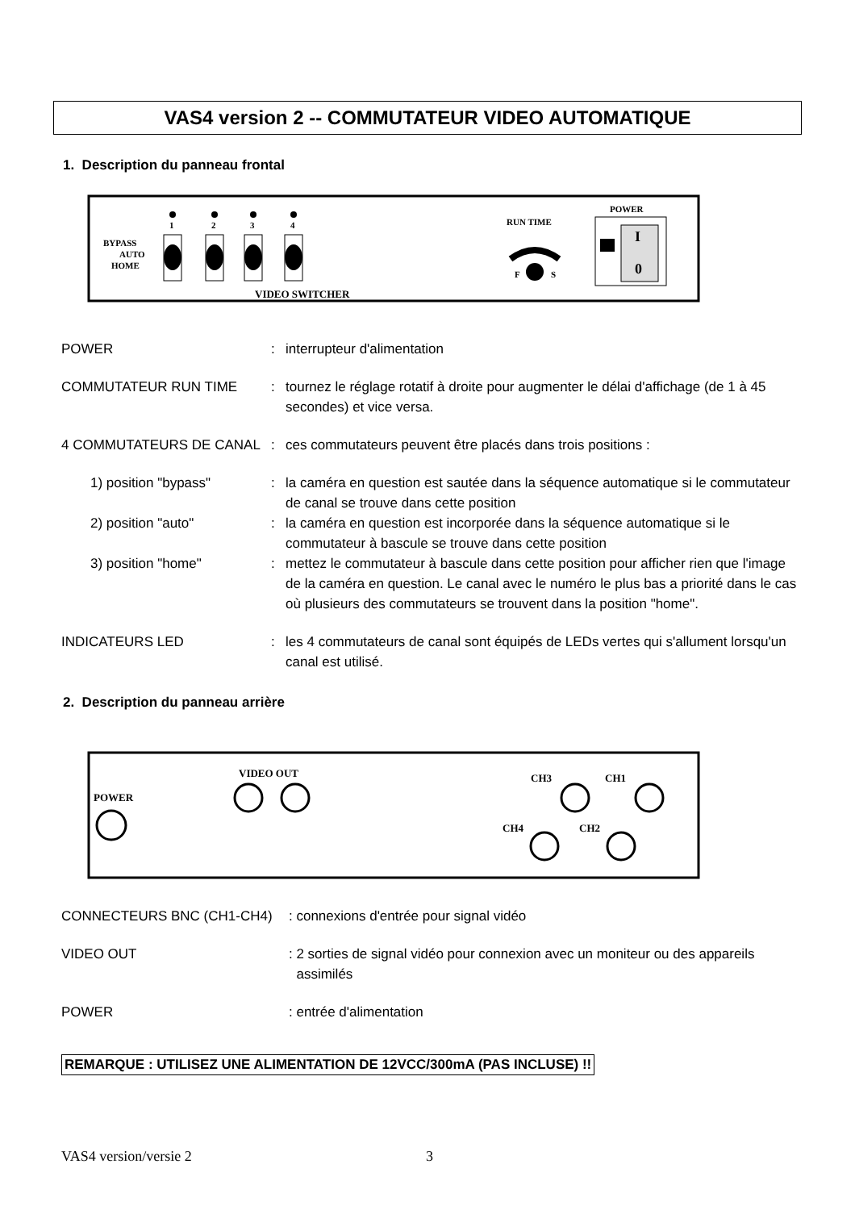VAS4 version 2 -- COMMUTATEUR VIDEO AUTOMATIQUE
1. Description du panneau frontal
BYPASS
AUTO
HOME
1
2
3
4
VIDEO SWITCHER
RUN TIME
F
S
POWER
I
0
POWER : interrupteur d'alimentation
COMMUTATEUR RUN TIME : tournez le réglage rotatif à droite pour augmenter le délai d'affichage (de 1 à 45 secondes) et vice versa.
4 COMMUTATEURS DE CANAL : ces commutateurs peuvent être placés dans trois positions :
1) position "bypass" : la caméra en question est sautée dans la séquence automatique si le commutateur de canal se trouve dans cette position
2) position "auto" : la caméra en question est incorporée dans la séquence automatique si le commutateur à bascule se trouve dans cette position
3) position "home" : mettez le commutateur à bascule dans cette position pour afficher rien que l'image de la caméra en question. Le canal avec le numéro le plus bas a priorité dans le cas où plusieurs des commutateurs se trouvent dans la position "home".
INDICATEURS LED : les 4 commutateurs de canal sont équipés de LEDs vertes qui s'allument lorsqu'un canal est utilisé.
2. Description du panneau arrière
POWER
VIDEO OUT
CH3
CH1
CH4
CH2
CONNECTEURS BNC (CH1-CH4) : connexions d'entrée pour signal vidéo
VIDEO OUT : 2 sorties de signal vidéo pour connexion avec un moniteur ou des appareils
assimilés
POWER : entrée d'alimentation
REMARQUE : UTILISEZ UNE ALIMENTATION DE 12VCC/300mA (PAS INCLUSE) !!
VAS4 version/versie 2 3